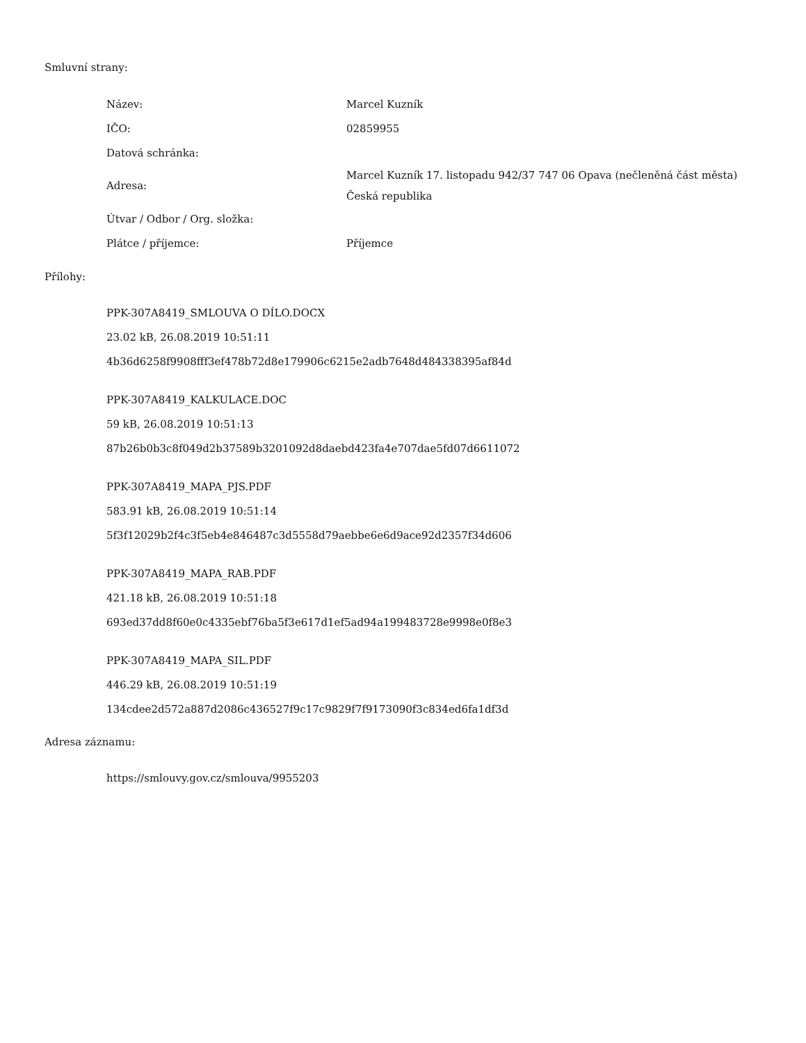Smluvní strany:
| Název: | Marcel Kuzník |
| IČO: | 02859955 |
| Datová schránka: | |
| Adresa: | Marcel Kuzník 17. listopadu 942/37 747 06 Opava (nečleněná část města) Česká republika |
| Útvar / Odbor / Org. složka: | |
| Plátce / příjemce: | Příjemce |
Přílohy:
PPK-307A8419_SMLOUVA O DÍLO.DOCX
23.02 kB, 26.08.2019 10:51:11
4b36d6258f9908fff3ef478b72d8e179906c6215e2adb7648d484338395af84d
PPK-307A8419_KALKULACE.DOC
59 kB, 26.08.2019 10:51:13
87b26b0b3c8f049d2b37589b3201092d8daebd423fa4e707dae5fd07d6611072
PPK-307A8419_MAPA_PJS.PDF
583.91 kB, 26.08.2019 10:51:14
5f3f12029b2f4c3f5eb4e846487c3d5558d79aebbe6e6d9ace92d2357f34d606
PPK-307A8419_MAPA_RAB.PDF
421.18 kB, 26.08.2019 10:51:18
693ed37dd8f60e0c4335ebf76ba5f3e617d1ef5ad94a199483728e9998e0f8e3
PPK-307A8419_MAPA_SIL.PDF
446.29 kB, 26.08.2019 10:51:19
134cdee2d572a887d2086c436527f9c17c9829f7f9173090f3c834ed6fa1df3d
Adresa záznamu:
https://smlouvy.gov.cz/smlouva/9955203